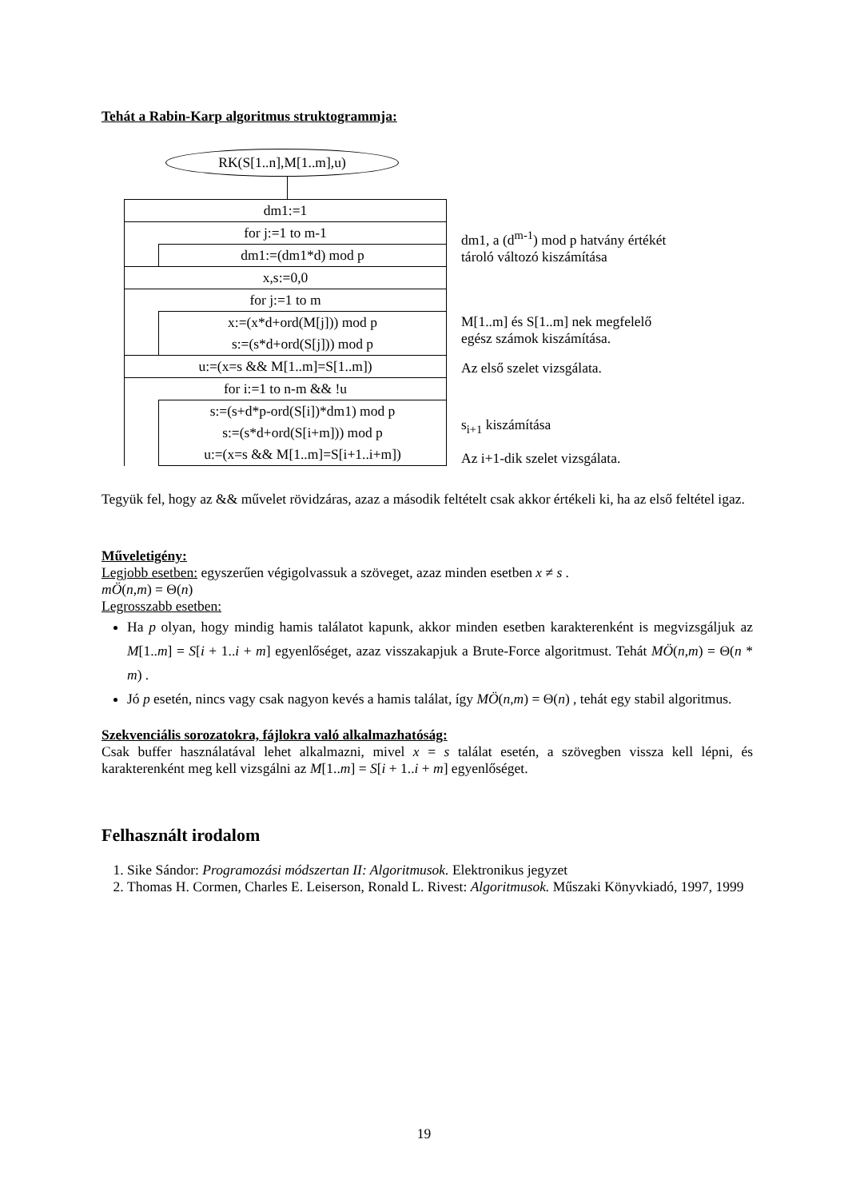Tehát a Rabin-Karp algoritmus struktogrammja:
RK(S[1..n],M[1..m],u)
dm1:=1
for j:=1 to m-1
dm1:=(dm1*d) mod p
x,s:=0,0
for j:=1 to m
x:=(x*d+ord(M[j])) mod p
s:=(s*d+ord(S[j])) mod p
u:=(x=s && M[1..m]=S[1..m])
for i:=1 to n-m && !u
s:=(s+d*p-ord(S[i])*dm1) mod p
s:=(s*d+ord(S[i+m])) mod p
u:=(x=s && M[1..m]=S[i+1..i+m])
dm1, a (d<sup>m-1</sup>) mod p hatvány értékét
tároló változó kiszámítása
M[1..m] és S[1..m] nek megfelelő
egész számok kiszámítása.
Az első szelet vizsgálata.
s<sub>i+1</sub> kiszámítása
Az i+1-dik szelet vizsgálata.
Tegyük fel, hogy az && művelet rövidzáras, azaz a második feltételt csak akkor értékeli ki, ha az első feltétel igaz.
Műveletigény:
Legjobb esetben: egyszerűen végigolvassuk a szöveget, azaz minden esetben x ≠ s .
mÖ(n,m) = Θ(n)
Legrosszabb esetben:
Ha p olyan, hogy mindig hamis találatot kapunk, akkor minden esetben karakterenként is megvizsgáljuk az M[1..m] = S[i + 1..i + m] egyenlőséget, azaz visszakapjuk a Brute-Force algoritmust. Tehát MÖ(n,m) = Θ(n * m) .
Jó p esetén, nincs vagy csak nagyon kevés a hamis találat, így MÖ(n,m) = Θ(n) , tehát egy stabil algoritmus.
Szekvenciális sorozatokra, fájlokra való alkalmazhatóság:
Csak buffer használatával lehet alkalmazni, mivel x = s találat esetén, a szövegben vissza kell lépni, és karakterenként meg kell vizsgálni az M[1..m] = S[i + 1..i + m] egyenlőséget.
Felhasznált irodalom
1. Sike Sándor: Programozási módszertan II: Algoritmusok. Elektronikus jegyzet
2. Thomas H. Cormen, Charles E. Leiserson, Ronald L. Rivest: Algoritmusok. Műszaki Könyvkiadó, 1997, 1999
19